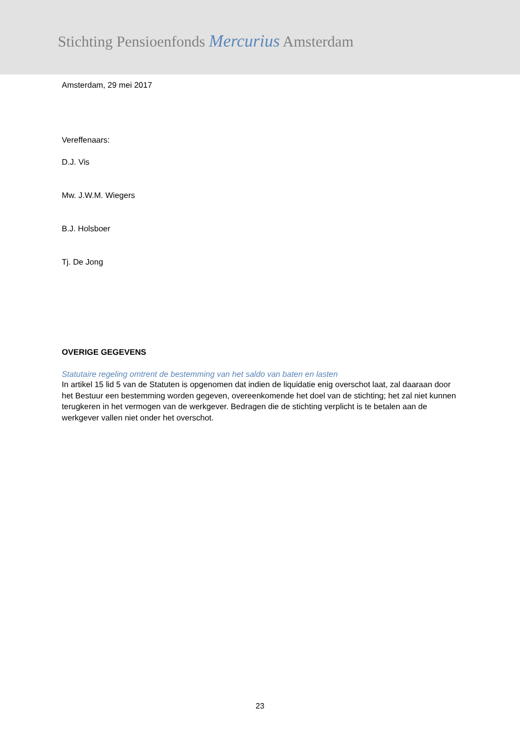Stichting Pensioenfonds Mercurius Amsterdam
Amsterdam, 29 mei 2017
Vereffenaars:
D.J. Vis
Mw. J.W.M. Wiegers
B.J. Holsboer
Tj. De Jong
OVERIGE GEGEVENS
Statutaire regeling omtrent de bestemming van het saldo van baten en lasten
In artikel 15 lid 5 van de Statuten is opgenomen dat indien de liquidatie enig overschot laat, zal daaraan door het Bestuur een bestemming worden gegeven, overeenkomende het doel van de stichting; het zal niet kunnen terugkeren in het vermogen van de werkgever. Bedragen die de stichting verplicht is te betalen aan de werkgever vallen niet onder het overschot.
23